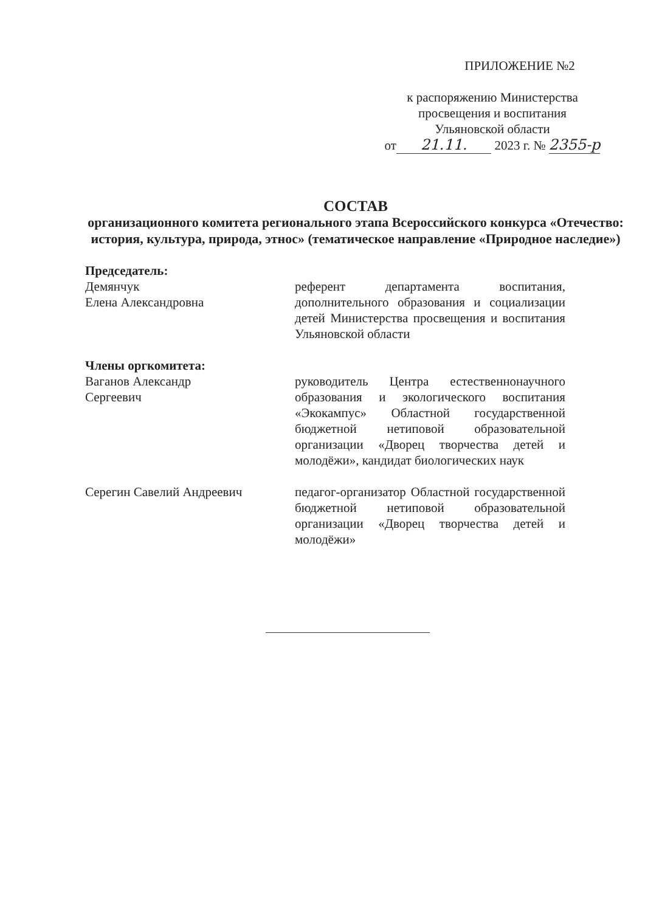ПРИЛОЖЕНИЕ №2
к распоряжению Министерства
просвещения и воспитания
Ульяновской области
от 21.11. 2023 г. № 2355-р
СОСТАВ
организационного комитета регионального этапа Всероссийского конкурса «Отечество: история, культура, природа, этнос» (тематическое направление «Природное наследие»)
Председатель:
Демянчук
Елена Александровна
референт департамента воспитания, дополнительного образования и социализации детей Министерства просвещения и воспитания Ульяновской области
Члены оргкомитета:
Ваганов Александр
Сергеевич
руководитель Центра естественнонаучного образования и экологического воспитания «Экокампус» Областной государственной бюджетной нетиповой образовательной организации «Дворец творчества детей и молодёжи», кандидат биологических наук
Серегин Савелий Андреевич педагог-организатор Областной государственной бюджетной нетиповой образовательной организации «Дворец творчества детей и молодёжи»